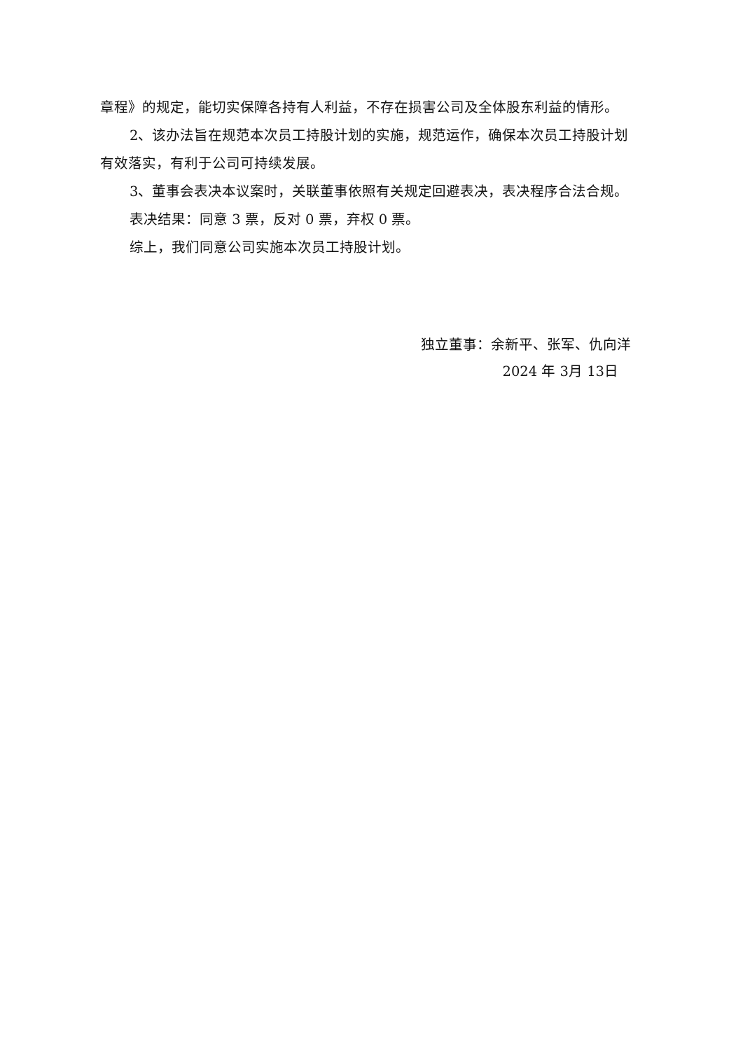章程》的规定，能切实保障各持有人利益，不存在损害公司及全体股东利益的情形。
2、该办法旨在规范本次员工持股计划的实施，规范运作，确保本次员工持股计划有效落实，有利于公司可持续发展。
3、董事会表决本议案时，关联董事依照有关规定回避表决，表决程序合法合规。
表决结果：同意 3 票，反对 0 票，弃权 0 票。
综上，我们同意公司实施本次员工持股计划。
独立董事：余新平、张军、仇向洋
2024 年 3月 13日